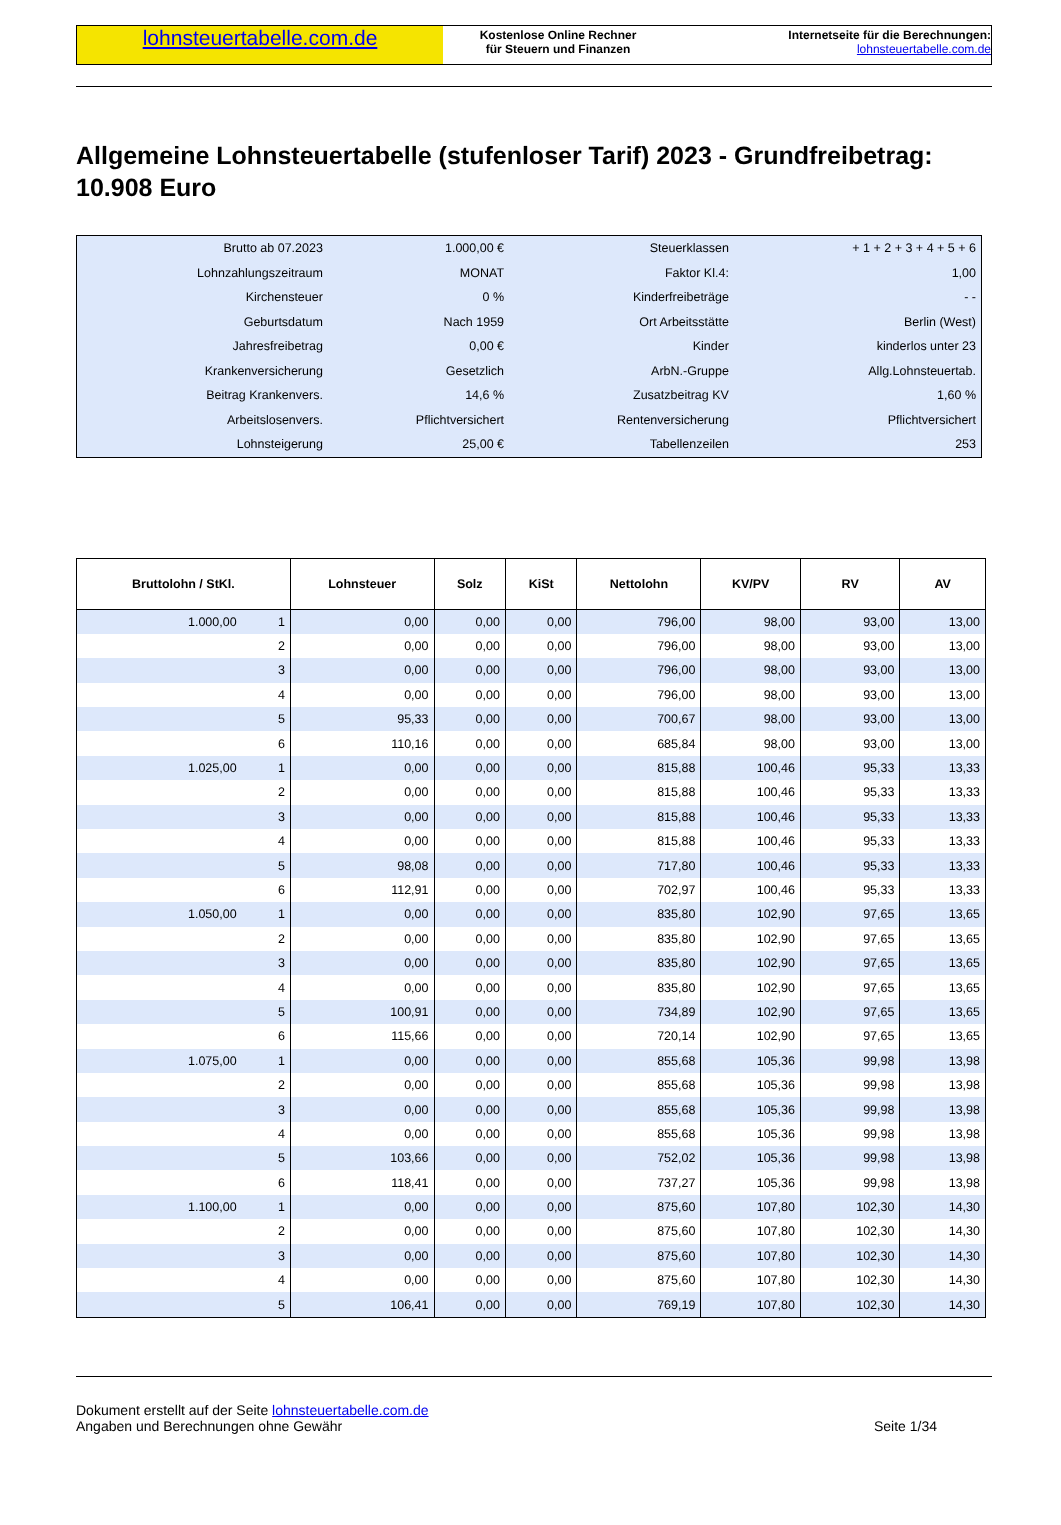lohnsteuertabelle.com.de
Kostenlose Online Rechner
für Steuern und Finanzen
Internetseite für die Berechnungen:
lohnsteuertabelle.com.de
Allgemeine Lohnsteuertabelle (stufenloser Tarif) 2023 - Grundfreibetrag: 10.908 Euro
| Brutto ab 07.2023 | 1.000,00 € | Steuerklassen | + 1 + 2 + 3 + 4 + 5 + 6 |
| Lohnzahlungszeitraum | MONAT | Faktor Kl.4: | 1,00 |
| Kirchensteuer | 0 % | Kinderfreibeträge | - - |
| Geburtsdatum | Nach 1959 | Ort Arbeitsstätte | Berlin (West) |
| Jahresfreibetrag | 0,00 € | Kinder | kinderlos unter 23 |
| Krankenversicherung | Gesetzlich | ArbN.-Gruppe | Allg.Lohnsteuertab. |
| Beitrag Krankenvers. | 14,6 % | Zusatzbeitrag KV | 1,60 % |
| Arbeitslosenvers. | Pflichtversichert | Rentenversicherung | Pflichtversichert |
| Lohnsteigerung | 25,00 € | Tabellenzeilen | 253 |
| Bruttolohn / StKl. | | Lohnsteuer | Solz | KiSt | Nettolohn | KV/PV | RV | AV |
| --- | --- | --- | --- | --- | --- | --- | --- | --- |
| 1.000,00 | 1 | 0,00 | 0,00 | 0,00 | 796,00 | 98,00 | 93,00 | 13,00 |
| | 2 | 0,00 | 0,00 | 0,00 | 796,00 | 98,00 | 93,00 | 13,00 |
| | 3 | 0,00 | 0,00 | 0,00 | 796,00 | 98,00 | 93,00 | 13,00 |
| | 4 | 0,00 | 0,00 | 0,00 | 796,00 | 98,00 | 93,00 | 13,00 |
| | 5 | 95,33 | 0,00 | 0,00 | 700,67 | 98,00 | 93,00 | 13,00 |
| | 6 | 110,16 | 0,00 | 0,00 | 685,84 | 98,00 | 93,00 | 13,00 |
| 1.025,00 | 1 | 0,00 | 0,00 | 0,00 | 815,88 | 100,46 | 95,33 | 13,33 |
| | 2 | 0,00 | 0,00 | 0,00 | 815,88 | 100,46 | 95,33 | 13,33 |
| | 3 | 0,00 | 0,00 | 0,00 | 815,88 | 100,46 | 95,33 | 13,33 |
| | 4 | 0,00 | 0,00 | 0,00 | 815,88 | 100,46 | 95,33 | 13,33 |
| | 5 | 98,08 | 0,00 | 0,00 | 717,80 | 100,46 | 95,33 | 13,33 |
| | 6 | 112,91 | 0,00 | 0,00 | 702,97 | 100,46 | 95,33 | 13,33 |
| 1.050,00 | 1 | 0,00 | 0,00 | 0,00 | 835,80 | 102,90 | 97,65 | 13,65 |
| | 2 | 0,00 | 0,00 | 0,00 | 835,80 | 102,90 | 97,65 | 13,65 |
| | 3 | 0,00 | 0,00 | 0,00 | 835,80 | 102,90 | 97,65 | 13,65 |
| | 4 | 0,00 | 0,00 | 0,00 | 835,80 | 102,90 | 97,65 | 13,65 |
| | 5 | 100,91 | 0,00 | 0,00 | 734,89 | 102,90 | 97,65 | 13,65 |
| | 6 | 115,66 | 0,00 | 0,00 | 720,14 | 102,90 | 97,65 | 13,65 |
| 1.075,00 | 1 | 0,00 | 0,00 | 0,00 | 855,68 | 105,36 | 99,98 | 13,98 |
| | 2 | 0,00 | 0,00 | 0,00 | 855,68 | 105,36 | 99,98 | 13,98 |
| | 3 | 0,00 | 0,00 | 0,00 | 855,68 | 105,36 | 99,98 | 13,98 |
| | 4 | 0,00 | 0,00 | 0,00 | 855,68 | 105,36 | 99,98 | 13,98 |
| | 5 | 103,66 | 0,00 | 0,00 | 752,02 | 105,36 | 99,98 | 13,98 |
| | 6 | 118,41 | 0,00 | 0,00 | 737,27 | 105,36 | 99,98 | 13,98 |
| 1.100,00 | 1 | 0,00 | 0,00 | 0,00 | 875,60 | 107,80 | 102,30 | 14,30 |
| | 2 | 0,00 | 0,00 | 0,00 | 875,60 | 107,80 | 102,30 | 14,30 |
| | 3 | 0,00 | 0,00 | 0,00 | 875,60 | 107,80 | 102,30 | 14,30 |
| | 4 | 0,00 | 0,00 | 0,00 | 875,60 | 107,80 | 102,30 | 14,30 |
| | 5 | 106,41 | 0,00 | 0,00 | 769,19 | 107,80 | 102,30 | 14,30 |
Dokument erstellt auf der Seite lohnsteuertabelle.com.de
Angaben und Berechnungen ohne Gewähr
Seite 1/34